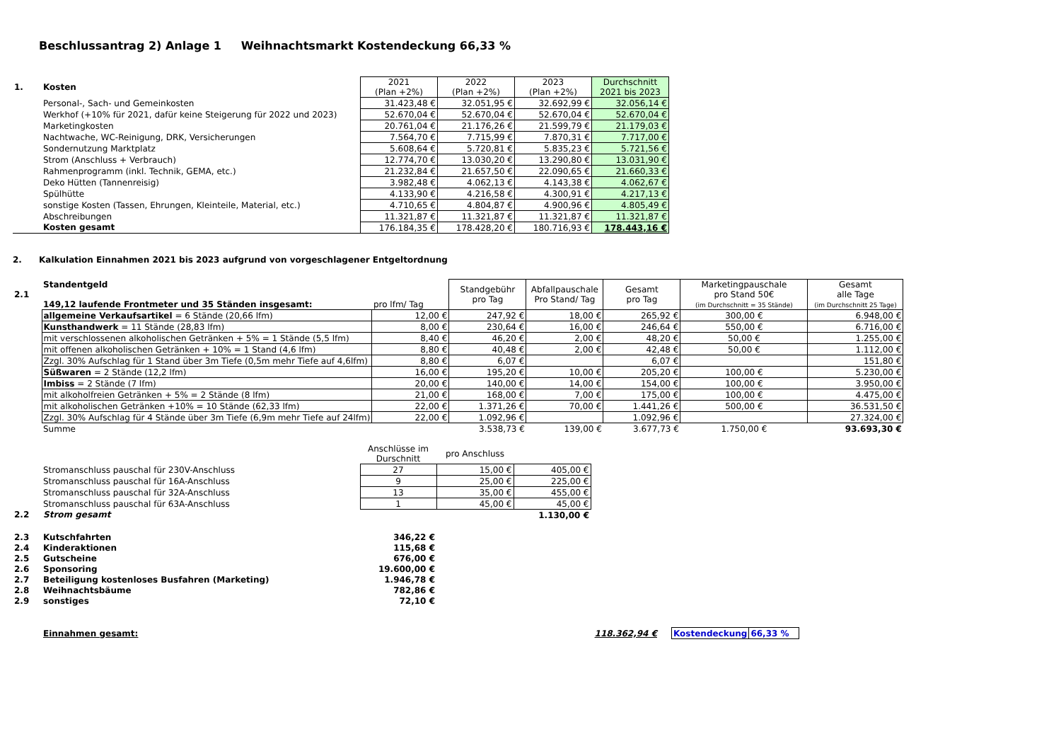Beschlussantrag 2) Anlage 1 Weihnachtsmarkt Kostendeckung 66,33 %
| 1. | Kosten | 2021 (Plan +2%) | 2022 (Plan +2%) | 2023 (Plan +2%) | Durchschnitt 2021 bis 2023 |
| | Personal-, Sach- und Gemeinkosten | 31.423,48 € | 32.051,95 € | 32.692,99 € | 32.056,14 € |
| | Werkhof (+10% für 2021, dafür keine Steigerung für 2022 und 2023) | 52.670,04 € | 52.670,04 € | 52.670,04 € | 52.670,04 € |
| | Marketingkosten | 20.761,04 € | 21.176,26 € | 21.599,79 € | 21.179,03 € |
| | Nachtwache, WC-Reinigung, DRK, Versicherungen | 7.564,70 € | 7.715,99 € | 7.870,31 € | 7.717,00 € |
| | Sondernutzung Marktplatz | 5.608,64 € | 5.720,81 € | 5.835,23 € | 5.721,56 € |
| | Strom (Anschluss + Verbrauch) | 12.774,70 € | 13.030,20 € | 13.290,80 € | 13.031,90 € |
| | Rahmenprogramm (inkl. Technik, GEMA, etc.) | 21.232,84 € | 21.657,50 € | 22.090,65 € | 21.660,33 € |
| | Deko Hütten (Tannenreisig) | 3.982,48 € | 4.062,13 € | 4.143,38 € | 4.062,67 € |
| | Spülhütte | 4.133,90 € | 4.216,58 € | 4.300,91 € | 4.217,13 € |
| | sonstige Kosten (Tassen, Ehrungen, Kleinteile, Material, etc.) | 4.710,65 € | 4.804,87 € | 4.900,96 € | 4.805,49 € |
| | Abschreibungen | 11.321,87 € | 11.321,87 € | 11.321,87 € | 11.321,87 € |
| | Kosten gesamt | 176.184,35 € | 178.428,20 € | 180.716,93 € | 178.443,16 € |
2. Kalkulation Einnahmen 2021 bis 2023 aufgrund von vorgeschlagener Entgeltordnung
| 2.1 | Standentgeld 149,12 laufende Frontmeter und 35 Ständen insgesamt: | pro lfm/ Tag | Standgebühr pro Tag | Abfallpauschale Pro Stand/ Tag | Gesamt pro Tag | Marketingpauschale pro Stand 50€ (im Durchschnitt = 35 Stände) | Gesamt alle Tage (im Durchschnitt 25 Tage) |
| | allgemeine Verkaufsartikel = 6 Stände (20,66 lfm) | 12,00 € | 247,92 € | 18,00 € | 265,92 € | 300,00 € | 6.948,00 € |
| | Kunsthandwerk = 11 Stände (28,83 lfm) | 8,00 € | 230,64 € | 16,00 € | 246,64 € | 550,00 € | 6.716,00 € |
| | mit verschlossenen alkoholischen Getränken + 5% = 1 Stände (5,5 lfm) | 8,40 € | 46,20 € | 2,00 € | 48,20 € | 50,00 € | 1.255,00 € |
| | mit offenen alkoholischen Getränken + 10% = 1 Stand (4,6 lfm) | 8,80 € | 40,48 € | 2,00 € | 42,48 € | 50,00 € | 1.112,00 € |
| | Zzgl. 30% Aufschlag für 1 Stand über 3m Tiefe (0,5m mehr Tiefe auf 4,6lfm) | 8,80 € | 6,07 € | | 6,07 € | | 151,80 € |
| | Süßwaren = 2 Stände (12,2 lfm) | 16,00 € | 195,20 € | 10,00 € | 205,20 € | 100,00 € | 5.230,00 € |
| | Imbiss = 2 Stände (7 lfm) | 20,00 € | 140,00 € | 14,00 € | 154,00 € | 100,00 € | 3.950,00 € |
| | mit alkoholfreien Getränken + 5% = 2 Stände (8 lfm) | 21,00 € | 168,00 € | 7,00 € | 175,00 € | 100,00 € | 4.475,00 € |
| | mit alkoholischen Getränken +10% = 10 Stände (62,33 lfm) | 22,00 € | 1.371,26 € | 70,00 € | 1.441,26 € | 500,00 € | 36.531,50 € |
| | Zzgl. 30% Aufschlag für 4 Stände über 3m Tiefe (6,9m mehr Tiefe auf 24lfm) | 22,00 € | 1.092,96 € | | 1.092,96 € | | 27.324,00 € |
| | Summe | | 3.538,73 € | 139,00 € | 3.677,73 € | 1.750,00 € | 93.693,30 € |
| | | Anschlüsse im Durschnitt | pro Anschluss | |
| | Stromanschluss pauschal für 230V-Anschluss | 27 | 15,00 € | 405,00 € |
| | Stromanschluss pauschal für 16A-Anschluss | 9 | 25,00 € | 225,00 € |
| | Stromanschluss pauschal für 32A-Anschluss | 13 | 35,00 € | 455,00 € |
| | Stromanschluss pauschal für 63A-Anschluss | 1 | 45,00 € | 45,00 € |
| 2.2 | Strom gesamt | | | 1.130,00 € |
| 2.3 | Kutschfahrten | 346,22 € |
| 2.4 | Kinderaktionen | 115,68 € |
| 2.5 | Gutscheine | 676,00 € |
| 2.6 | Sponsoring | 19.600,00 € |
| 2.7 | Beteiligung kostenloses Busfahren (Marketing) | 1.946,78 € |
| 2.8 | Weihnachtsbäume | 782,86 € |
| 2.9 | sonstiges | 72,10 € |
| | Einnahmen gesamt: | 118.362,94 € | | Kostendeckung | 66,33 % |